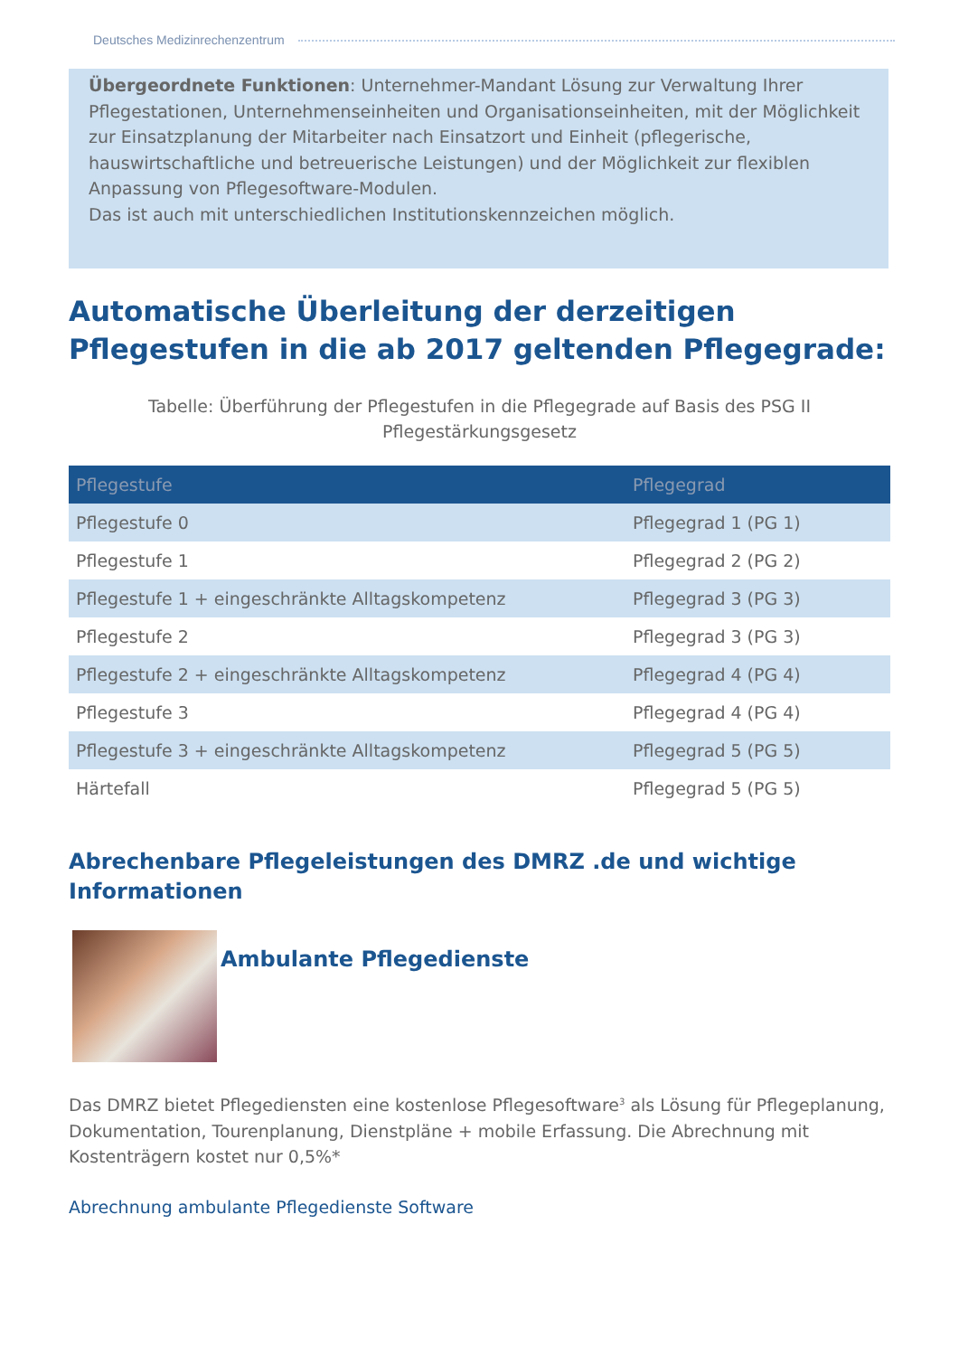Deutsches Medizinrechenzentrum
Übergeordnete Funktionen: Unternehmer-Mandant Lösung zur Verwaltung Ihrer Pflegestationen, Unternehmenseinheiten und Organisationseinheiten, mit der Möglichkeit zur Einsatzplanung der Mitarbeiter nach Einsatzort und Einheit (pflegerische, hauswirtschaftliche und betreuerische Leistungen) und der Möglichkeit zur flexiblen Anpassung von Pflegesoftware-Modulen.
Das ist auch mit unterschiedlichen Institutionskennzeichen möglich.
Automatische Überleitung der derzeitigen Pflegestufen in die ab 2017 geltenden Pflegegrade:
Tabelle: Überführung der Pflegestufen in die Pflegegrade auf Basis des PSG II Pflegestärkungsgesetz
| Pflegestufe | Pflegegrad |
| --- | --- |
| Pflegestufe 0 | Pflegegrad 1 (PG 1) |
| Pflegestufe 1 | Pflegegrad 2 (PG 2) |
| Pflegestufe 1 + eingeschränkte Alltagskompetenz | Pflegegrad 3 (PG 3) |
| Pflegestufe 2 | Pflegegrad 3 (PG 3) |
| Pflegestufe 2 + eingeschränkte Alltagskompetenz | Pflegegrad 4 (PG 4) |
| Pflegestufe 3 | Pflegegrad 4 (PG 4) |
| Pflegestufe 3 + eingeschränkte Alltagskompetenz | Pflegegrad 5 (PG 5) |
| Härtefall | Pflegegrad 5 (PG 5) |
Abrechenbare Pflegeleistungen des DMRZ .de und wichtige Informationen
Ambulante Pflegedienste
Das DMRZ bietet Pflegediensten eine kostenlose Pflegesoftware<sup>3</sup> als Lösung für Pflegeplanung, Dokumentation, Tourenplanung, Dienstpläne + mobile Erfassung. Die Abrechnung mit Kostenträgern kostet nur 0,5%*
Abrechnung ambulante Pflegedienste Software